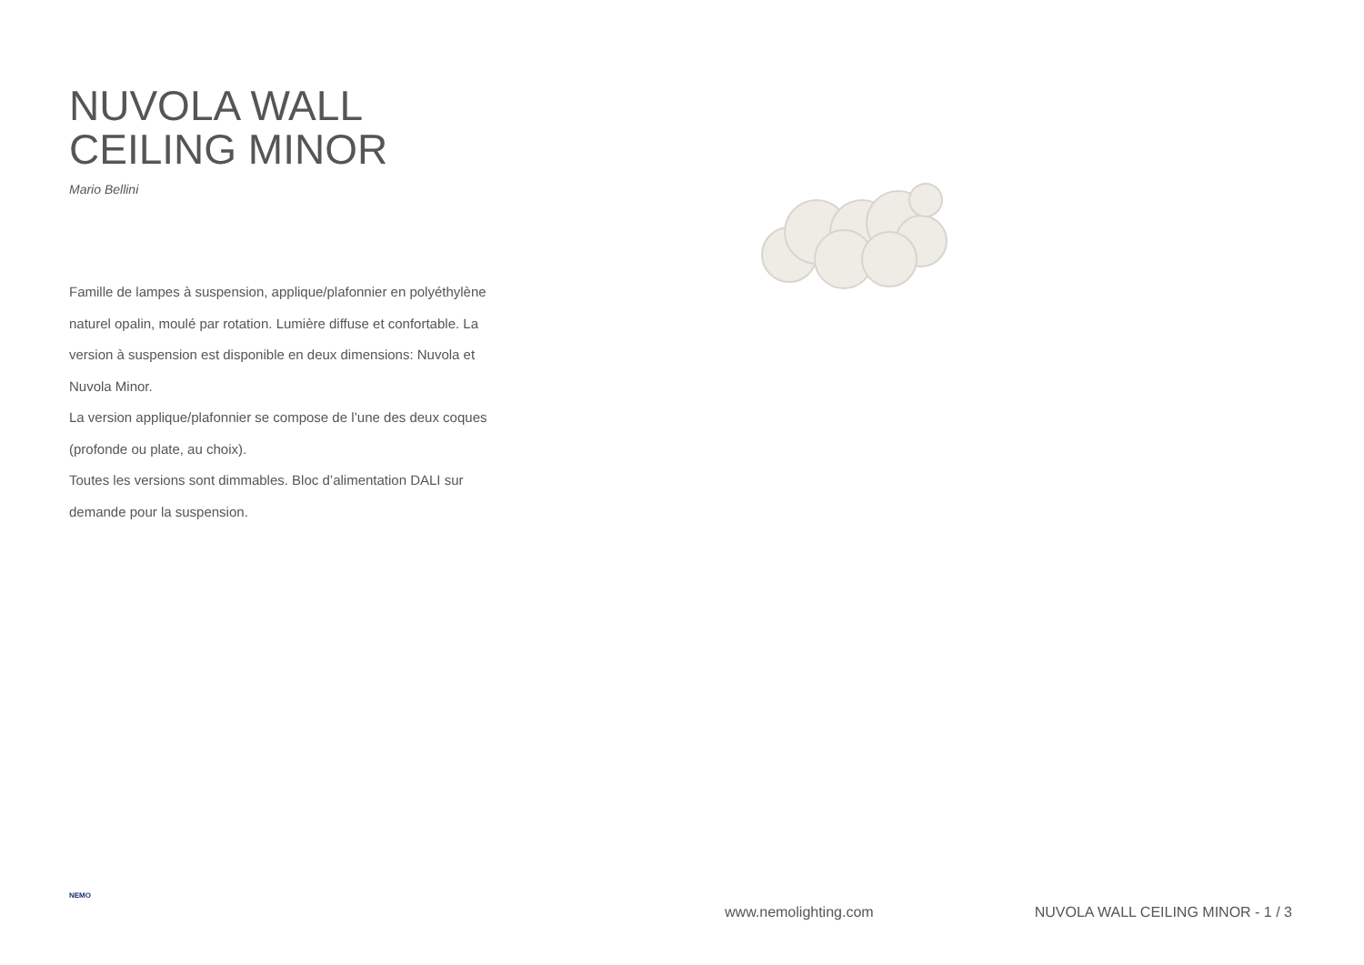NUVOLA WALL
CEILING MINOR
Mario Bellini
Famille de lampes à suspension, applique/plafonnier en polyéthylène naturel opalin, moulé par rotation. Lumière diffuse et confortable. La version à suspension est disponible en deux dimensions: Nuvola et Nuvola Minor.
La version applique/plafonnier se compose de l’une des deux coques (profonde ou plate, au choix).
Toutes les versions sont dimmables. Bloc d’alimentation DALI sur demande pour la suspension.
NEMO
www.nemolighting.com NUVOLA WALL CEILING MINOR - 1 / 3